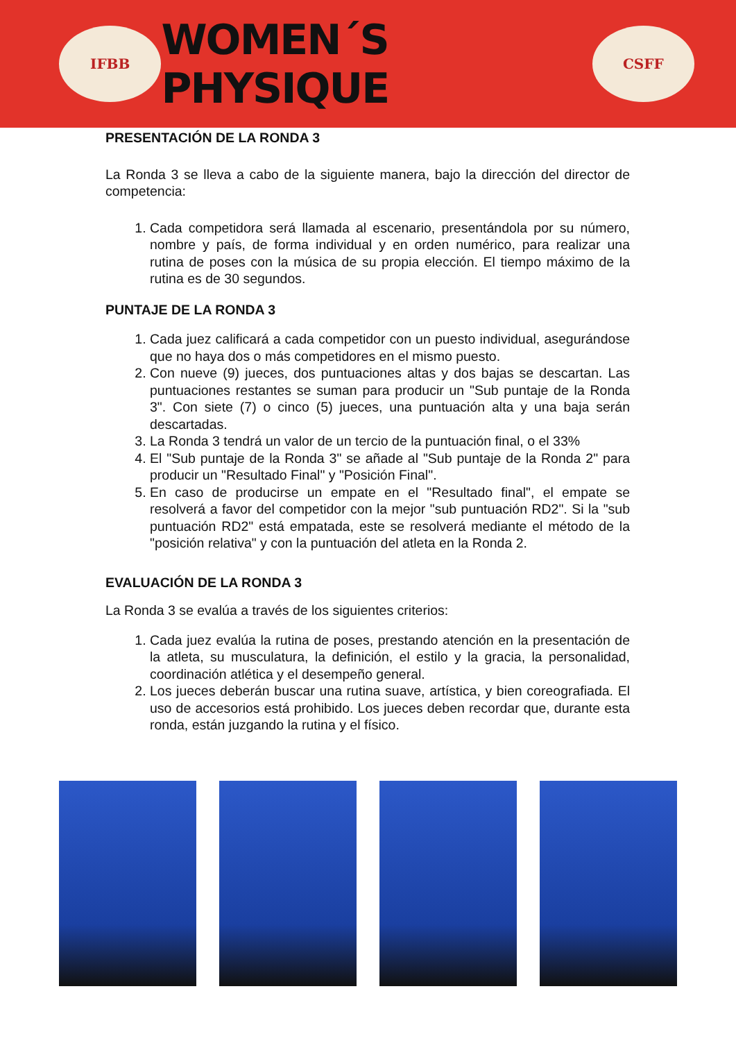IFBB
WOMEN´S PHYSIQUE
CSFF
PRESENTACIÓN DE LA RONDA 3
La Ronda 3 se lleva a cabo de la siguiente manera, bajo la dirección del director de competencia:
1. Cada competidora será llamada al escenario, presentándola por su número, nombre y país, de forma individual y en orden numérico, para realizar una rutina de poses con la música de su propia elección. El tiempo máximo de la rutina es de 30 segundos.
PUNTAJE DE LA RONDA 3
1. Cada juez calificará a cada competidor con un puesto individual, asegurándose que no haya dos o más competidores en el mismo puesto.
2. Con nueve (9) jueces, dos puntuaciones altas y dos bajas se descartan. Las puntuaciones restantes se suman para producir un "Sub puntaje de la Ronda 3". Con siete (7) o cinco (5) jueces, una puntuación alta y una baja serán descartadas.
3. La Ronda 3 tendrá un valor de un tercio de la puntuación final, o el 33%
4. El "Sub puntaje de la Ronda 3" se añade al "Sub puntaje de la Ronda 2" para producir un "Resultado Final" y "Posición Final".
5. En caso de producirse un empate en el "Resultado final", el empate se resolverá a favor del competidor con la mejor "sub puntuación RD2". Si la "sub puntuación RD2" está empatada, este se resolverá mediante el método de la "posición relativa" y con la puntuación del atleta en la Ronda 2.
EVALUACIÓN DE LA RONDA 3
La Ronda 3 se evalúa a través de los siguientes criterios:
1. Cada juez evalúa la rutina de poses, prestando atención en la presentación de la atleta, su musculatura, la definición, el estilo y la gracia, la personalidad, coordinación atlética y el desempeño general.
2. Los jueces deberán buscar una rutina suave, artística, y bien coreografiada. El uso de accesorios está prohibido. Los jueces deben recordar que, durante esta ronda, están juzgando la rutina y el físico.